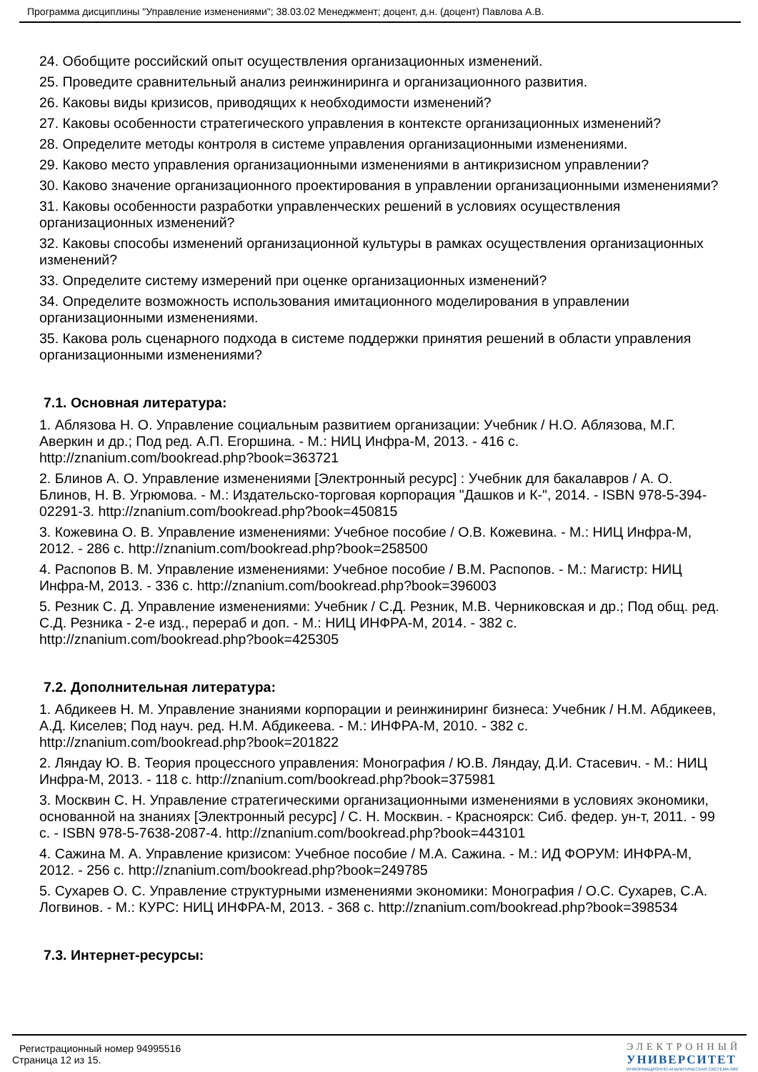Программа дисциплины "Управление изменениями"; 38.03.02 Менеджмент; доцент, д.н. (доцент) Павлова А.В.
24. Обобщите российский опыт осуществления организационных изменений.
25. Проведите сравнительный анализ реинжиниринга и организационного развития.
26. Каковы виды кризисов, приводящих к необходимости изменений?
27. Каковы особенности стратегического управления в контексте организационных изменений?
28. Определите методы контроля в системе управления организационными изменениями.
29. Каково место управления организационными изменениями в антикризисном управлении?
30. Каково значение организационного проектирования в управлении организационными изменениями?
31. Каковы особенности разработки управленческих решений в условиях осуществления организационных изменений?
32. Каковы способы изменений организационной культуры в рамках осуществления организационных изменений?
33. Определите систему измерений при оценке организационных изменений?
34. Определите возможность использования имитационного моделирования в управлении организационными изменениями.
35. Какова роль сценарного подхода в системе поддержки принятия решений в области управления организационными изменениями?
7.1. Основная литература:
1. Аблязова Н. О. Управление социальным развитием организации: Учебник / Н.О. Аблязова, М.Г. Аверкин и др.; Под ред. А.П. Егоршина. - М.: НИЦ Инфра-М, 2013. - 416 с. http://znanium.com/bookread.php?book=363721
2. Блинов А. О. Управление изменениями [Электронный ресурс] : Учебник для бакалавров / А. О. Блинов, Н. В. Угрюмова. - М.: Издательско-торговая корпорация "Дашков и К-", 2014. - ISBN 978-5-394-02291-3. http://znanium.com/bookread.php?book=450815
3. Кожевина О. В. Управление изменениями: Учебное пособие / О.В. Кожевина. - М.: НИЦ Инфра-М, 2012. - 286 с. http://znanium.com/bookread.php?book=258500
4. Распопов В. М. Управление изменениями: Учебное пособие / В.М. Распопов. - М.: Магистр: НИЦ Инфра-М, 2013. - 336 с. http://znanium.com/bookread.php?book=396003
5. Резник С. Д. Управление изменениями: Учебник / С.Д. Резник, М.В. Черниковская и др.; Под общ. ред. С.Д. Резника - 2-е изд., перераб и доп. - М.: НИЦ ИНФРА-М, 2014. - 382 с. http://znanium.com/bookread.php?book=425305
7.2. Дополнительная литература:
1. Абдикеев Н. М. Управление знаниями корпорации и реинжиниринг бизнеса: Учебник / Н.М. Абдикеев, А.Д. Киселев; Под науч. ред. Н.М. Абдикеева. - М.: ИНФРА-М, 2010. - 382 с. http://znanium.com/bookread.php?book=201822
2. Ляндау Ю. В. Теория процессного управления: Монография / Ю.В. Ляндау, Д.И. Стасевич. - М.: НИЦ Инфра-М, 2013. - 118 с. http://znanium.com/bookread.php?book=375981
3. Москвин С. Н. Управление стратегическими организационными изменениями в условиях экономики, основанной на знаниях [Электронный ресурс] / С. Н. Москвин. - Красноярск: Сиб. федер. ун-т, 2011. - 99 с. - ISBN 978-5-7638-2087-4. http://znanium.com/bookread.php?book=443101
4. Сажина М. А. Управление кризисом: Учебное пособие / М.А. Сажина. - М.: ИД ФОРУМ: ИНФРА-М, 2012. - 256 с. http://znanium.com/bookread.php?book=249785
5. Сухарев О. С. Управление структурными изменениями экономики: Монография / О.С. Сухарев, С.А. Логвинов. - М.: КУРС: НИЦ ИНФРА-М, 2013. - 368 с. http://znanium.com/bookread.php?book=398534
7.3. Интернет-ресурсы:
Регистрационный номер 94995516
Страница 12 из 15.
ЭЛЕКТРОННЫЙ
УНИВЕРСИТЕТ
ИНФОРМАЦИОННО-АНАЛИТИЧЕСКАЯ СИСТЕМА КФУ